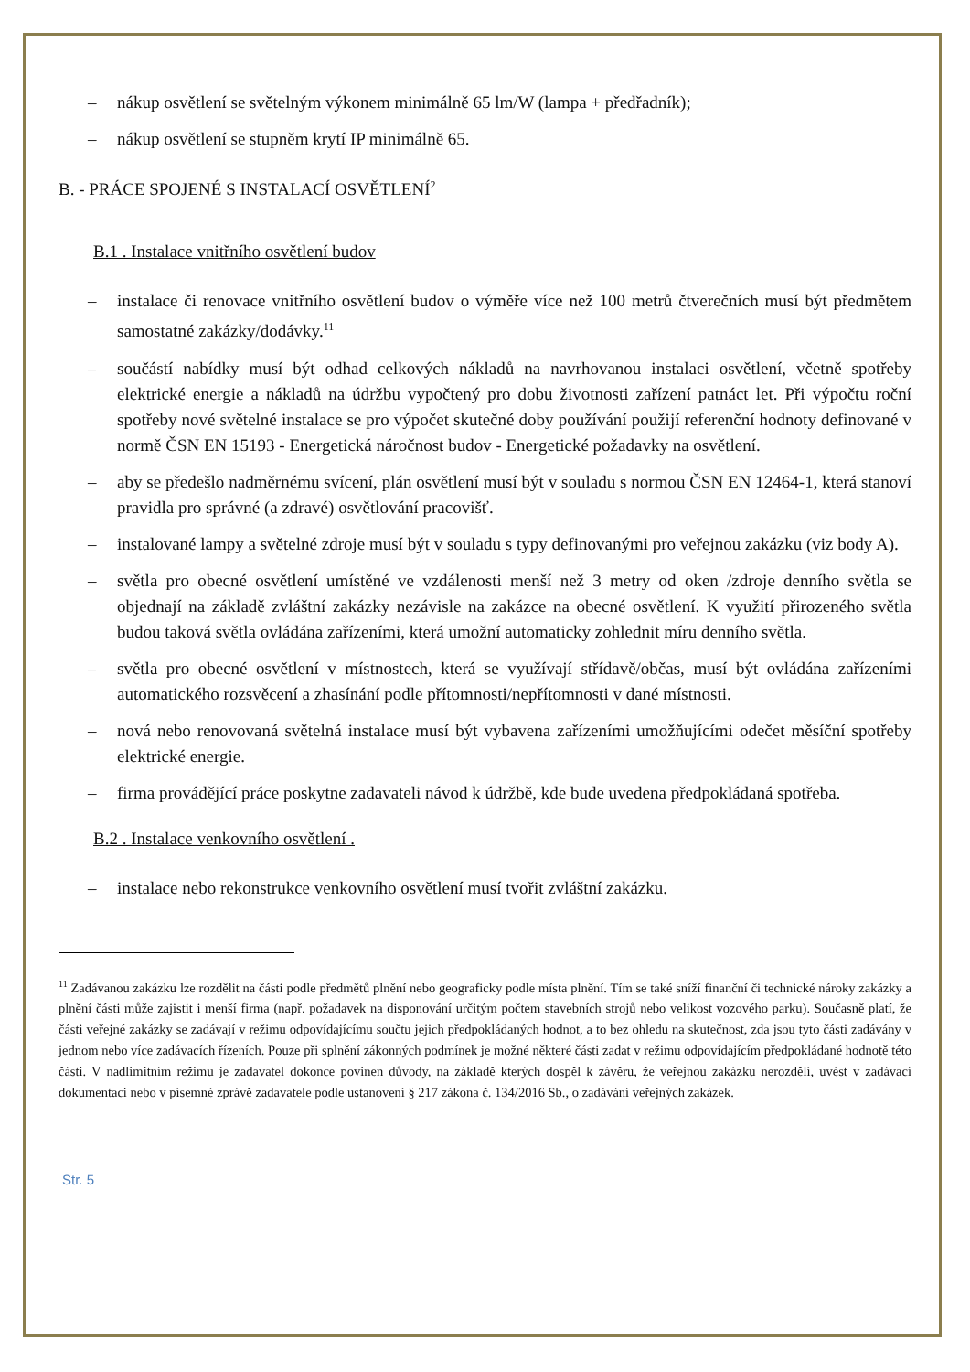– nákup osvětlení se světelným výkonem minimálně 65 lm/W (lampa + předřadník);
– nákup osvětlení se stupněm krytí IP minimálně 65.
B. - PRÁCE SPOJENÉ S INSTALACÍ OSVĚTLENÍ<sup>2</sup>
B.1 . Instalace vnitřního osvětlení budov
– instalace či renovace vnitřního osvětlení budov o výměře více než 100 metrů čtverečních musí být předmětem samostatné zakázky/dodávky.<sup>11</sup>
– součástí nabídky musí být odhad celkových nákladů na navrhovanou instalaci osvětlení, včetně spotřeby elektrické energie a nákladů na údržbu vypočtený pro dobu životnosti zařízení patnáct let. Při výpočtu roční spotřeby nové světelné instalace se pro výpočet skutečné doby používání použijí referenční hodnoty definované v normě ČSN EN 15193 - Energetická náročnost budov - Energetické požadavky na osvětlení.
– aby se předešlo nadměrnému svícení, plán osvětlení musí být v souladu s normou ČSN EN 12464-1, která stanoví pravidla pro správné (a zdravé) osvětlování pracovišť.
– instalované lampy a světelné zdroje musí být v souladu s typy definovanými pro veřejnou zakázku (viz body A).
– světla pro obecné osvětlení umístěné ve vzdálenosti menší než 3 metry od oken /zdroje denního světla se objednají na základě zvláštní zakázky nezávisle na zakázce na obecné osvětlení. K využití přirozeného světla budou taková světla ovládána zařízeními, která umožní automaticky zohlednit míru denního světla.
– světla pro obecné osvětlení v místnostech, která se využívají střídavě/občas, musí být ovládána zařízeními automatického rozsvěcení a zhasínání podle přítomnosti/nepřítomnosti v dané místnosti.
– nová nebo renovovaná světelná instalace musí být vybavena zařízeními umožňujícími odečet měsíční spotřeby elektrické energie.
– firma provádějící práce poskytne zadavateli návod k údržbě, kde bude uvedena předpokládaná spotřeba.
B.2 . Instalace venkovního osvětlení .
– instalace nebo rekonstrukce venkovního osvětlení musí tvořit zvláštní zakázku.
<sup>11</sup> Zadávanou zakázku lze rozdělit na části podle předmětů plnění nebo geograficky podle místa plnění. Tím se také sníží finanční či technické nároky zakázky a plnění části může zajistit i menší firma (např. požadavek na disponování určitým počtem stavebních strojů nebo velikost vozového parku). Současně platí, že části veřejné zakázky se zadávají v režimu odpovídajícímu součtu jejich předpokládaných hodnot, a to bez ohledu na skutečnost, zda jsou tyto části zadávány v jednom nebo více zadávacích řízeních. Pouze při splnění zákonných podmínek je možné některé části zadat v režimu odpovídajícím předpokládané hodnotě této části. V nadlimitním režimu je zadavatel dokonce povinen důvody, na základě kterých dospěl k závěru, že veřejnou zakázku nerozdělí, uvést v zadávací dokumentaci nebo v písemné zprávě zadavatele podle ustanovení § 217 zákona č. 134/2016 Sb., o zadávání veřejných zakázek.
Str. 5